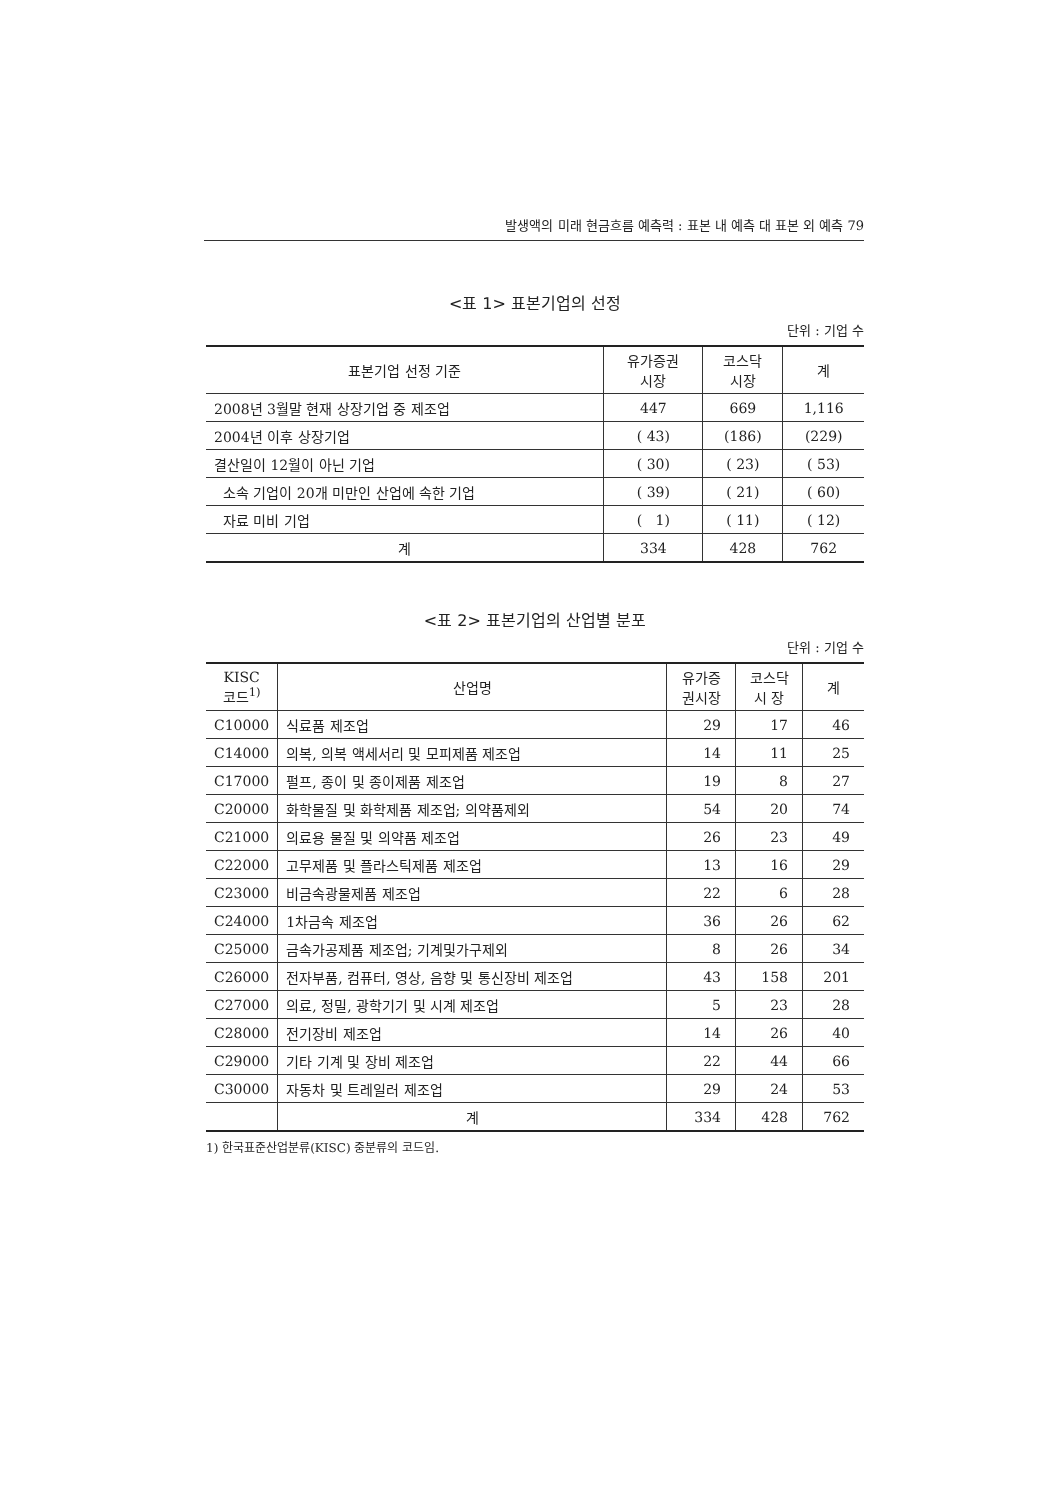발생액의 미래 현금흐름 예측력 : 표본 내 예측 대 표본 외 예측 79
<표 1> 표본기업의 선정
단위 : 기업 수
| 표본기업 선정 기준 | 유가증권 시장 | 코스닥 시장 | 계 |
| --- | --- | --- | --- |
| 2008년 3월말 현재 상장기업 중 제조업 | 447 | 669 | 1,116 |
| 2004년 이후 상장기업 | ( 43) | (186) | (229) |
| 결산일이 12월이 아닌 기업 | ( 30) | ( 23) | ( 53) |
| 소속 기업이 20개 미만인 산업에 속한 기업 | ( 39) | ( 21) | ( 60) |
| 자료 미비 기업 | ( 1) | ( 11) | ( 12) |
| 계 | 334 | 428 | 762 |
<표 2> 표본기업의 산업별 분포
단위 : 기업 수
| KISC 코드<sup>1)</sup> | 산업명 | 유가증 권시장 | 코스닥 시 장 | 계 |
| --- | --- | --- | --- | --- |
| C10000 | 식료품 제조업 | 29 | 17 | 46 |
| C14000 | 의복, 의복 액세서리 및 모피제품 제조업 | 14 | 11 | 25 |
| C17000 | 펄프, 종이 및 종이제품 제조업 | 19 | 8 | 27 |
| C20000 | 화학물질 및 화학제품 제조업; 의약품제외 | 54 | 20 | 74 |
| C21000 | 의료용 물질 및 의약품 제조업 | 26 | 23 | 49 |
| C22000 | 고무제품 및 플라스틱제품 제조업 | 13 | 16 | 29 |
| C23000 | 비금속광물제품 제조업 | 22 | 6 | 28 |
| C24000 | 1차금속 제조업 | 36 | 26 | 62 |
| C25000 | 금속가공제품 제조업; 기계및가구제외 | 8 | 26 | 34 |
| C26000 | 전자부품, 컴퓨터, 영상, 음향 및 통신장비 제조업 | 43 | 158 | 201 |
| C27000 | 의료, 정밀, 광학기기 및 시계 제조업 | 5 | 23 | 28 |
| C28000 | 전기장비 제조업 | 14 | 26 | 40 |
| C29000 | 기타 기계 및 장비 제조업 | 22 | 44 | 66 |
| C30000 | 자동차 및 트레일러 제조업 | 29 | 24 | 53 |
| | 계 | 334 | 428 | 762 |
1) 한국표준산업분류(KISC) 중분류의 코드임.